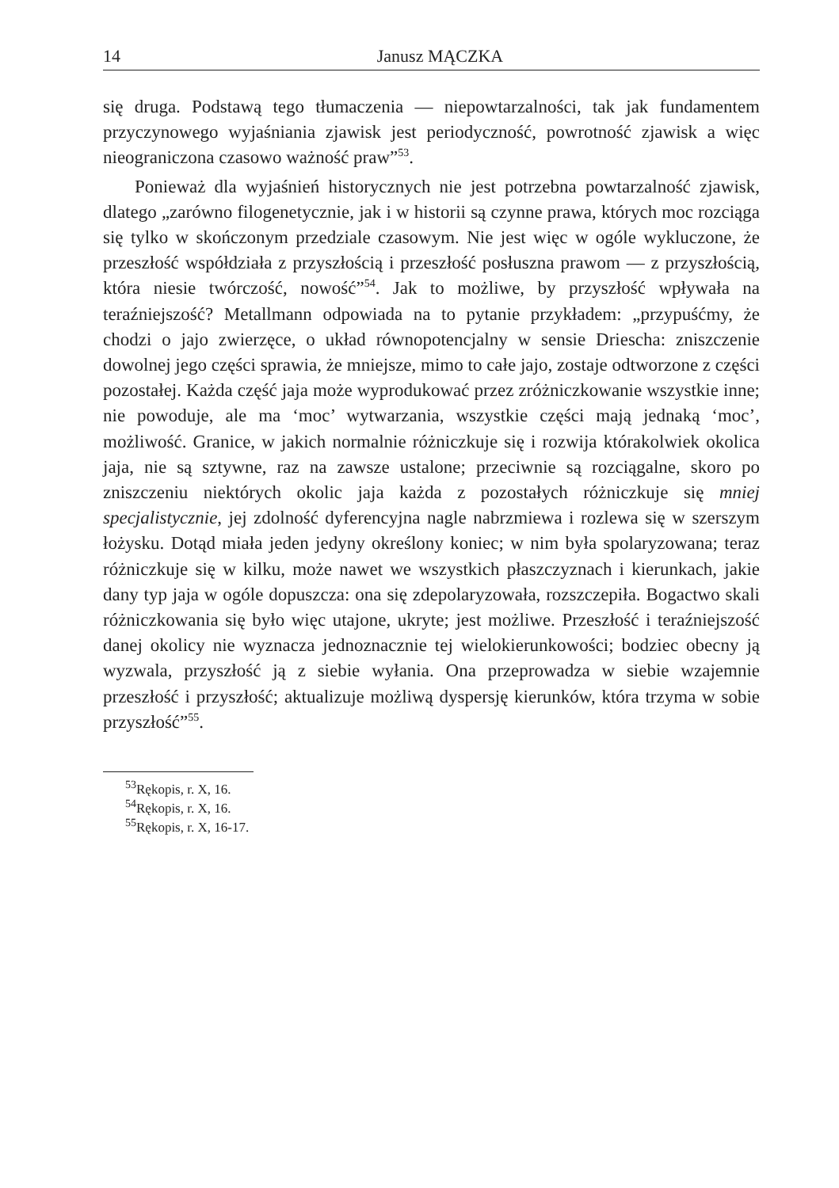14 Janusz MĄCZKA
się druga. Podstawą tego tłumaczenia — niepowtarzalności, tak jak fundamentem przyczynowego wyjaśniania zjawisk jest periodyczność, powrotność zjawisk a więc nieograniczona czasowo ważność praw”<sup>53</sup>.
Ponieważ dla wyjaśnień historycznych nie jest potrzebna powtarzalność zjawisk, dlatego „zarówno filogenetycznie, jak i w historii są czynne prawa, których moc rozciąga się tylko w skończonym przedziale czasowym. Nie jest więc w ogóle wykluczone, że przeszłość współdziała z przyszłością i przeszłość posłuszna prawom — z przyszłością, która niesie twórczość, nowość”<sup>54</sup>. Jak to możliwe, by przyszłość wpływała na teraźniejszość? Metallmann odpowiada na to pytanie przykładem: „przypuśćmy, że chodzi o jajo zwierzęce, o układ równopotencjalny w sensie Driescha: zniszczenie dowolnej jego części sprawia, że mniejsze, mimo to całe jajo, zostaje odtworzone z części pozostałej. Każda część jaja może wyprodukować przez zróżniczkowanie wszystkie inne; nie powoduje, ale ma ‘moc’ wytwarzania, wszystkie części mają jednaką ‘moc’, możliwość. Granice, w jakich normalnie różniczkuje się i rozwija którakolwiek okolica jaja, nie są sztywne, raz na zawsze ustalone; przeciwnie są rozciągalne, skoro po zniszczeniu niektórych okolic jaja każda z pozostałych różniczkuje się mniej specjalistycznie, jej zdolność dyferencyjna nagle nabrzmiewa i rozlewa się w szerszym łożysku. Dotąd miała jeden jedyny określony koniec; w nim była spolaryzowana; teraz różniczkuje się w kilku, może nawet we wszystkich płaszczyznach i kierunkach, jakie dany typ jaja w ogóle dopuszcza: ona się zdepolaryzowała, rozszczepiła. Bogactwo skali różniczkowania się było więc utajone, ukryte; jest możliwe. Przeszłość i teraźniejszość danej okolicy nie wyznacza jednoznacznie tej wielokierunkowości; bodziec obecny ją wyzwala, przyszłość ją z siebie wyłania. Ona przeprowadza w siebie wzajemnie przeszłość i przyszłość; aktualizuje możliwą dyspersję kierunków, która trzyma w sobie przyszłość”<sup>55</sup>.
<sup>53</sup> Rękopis, r. X, 16.
<sup>54</sup> Rękopis, r. X, 16.
<sup>55</sup> Rękopis, r. X, 16-17.